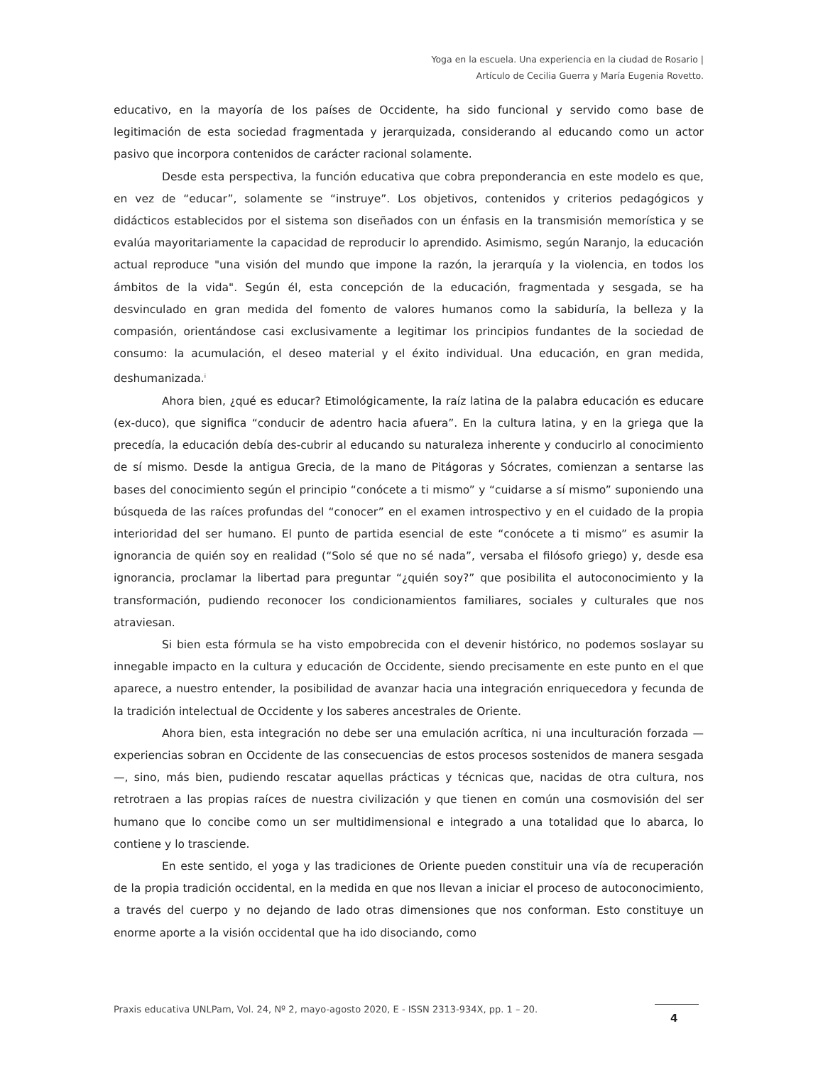Yoga en la escuela. Una experiencia en la ciudad de Rosario |
Artículo de Cecilia Guerra y María Eugenia Rovetto.
educativo, en la mayoría de los países de Occidente, ha sido funcional y servido como base de legitimación de esta sociedad fragmentada y jerarquizada, considerando al educando como un actor pasivo que incorpora contenidos de carácter racional solamente.
Desde esta perspectiva, la función educativa que cobra preponderancia en este modelo es que, en vez de “educar”, solamente se “instruye”. Los objetivos, contenidos y criterios pedagógicos y didácticos establecidos por el sistema son diseñados con un énfasis en la transmisión memorística y se evalúa mayoritariamente la capacidad de reproducir lo aprendido. Asimismo, según Naranjo, la educación actual reproduce "una visión del mundo que impone la razón, la jerarquía y la violencia, en todos los ámbitos de la vida". Según él, esta concepción de la educación, fragmentada y sesgada, se ha desvinculado en gran medida del fomento de valores humanos como la sabiduría, la belleza y la compasión, orientándose casi exclusivamente a legitimar los principios fundantes de la sociedad de consumo: la acumulación, el deseo material y el éxito individual. Una educación, en gran medida, deshumanizada.<sup>i</sup>
Ahora bien, ¿qué es educar? Etimológicamente, la raíz latina de la palabra educación es educare (ex-duco), que significa “conducir de adentro hacia afuera”. En la cultura latina, y en la griega que la precedía, la educación debía des-cubrir al educando su naturaleza inherente y conducirlo al conocimiento de sí mismo. Desde la antigua Grecia, de la mano de Pitágoras y Sócrates, comienzan a sentarse las bases del conocimiento según el principio “conócete a ti mismo” y “cuidarse a sí mismo” suponiendo una búsqueda de las raíces profundas del “conocer” en el examen introspectivo y en el cuidado de la propia interioridad del ser humano. El punto de partida esencial de este “conócete a ti mismo” es asumir la ignorancia de quién soy en realidad (“Solo sé que no sé nada”, versaba el filósofo griego) y, desde esa ignorancia, proclamar la libertad para preguntar “¿quién soy?” que posibilita el autoconocimiento y la transformación, pudiendo reconocer los condicionamientos familiares, sociales y culturales que nos atraviesan.
Si bien esta fórmula se ha visto empobrecida con el devenir histórico, no podemos soslayar su innegable impacto en la cultura y educación de Occidente, siendo precisamente en este punto en el que aparece, a nuestro entender, la posibilidad de avanzar hacia una integración enriquecedora y fecunda de la tradición intelectual de Occidente y los saberes ancestrales de Oriente.
Ahora bien, esta integración no debe ser una emulación acrítica, ni una inculturación forzada —experiencias sobran en Occidente de las consecuencias de estos procesos sostenidos de manera sesgada—, sino, más bien, pudiendo rescatar aquellas prácticas y técnicas que, nacidas de otra cultura, nos retrotraen a las propias raíces de nuestra civilización y que tienen en común una cosmovisión del ser humano que lo concibe como un ser multidimensional e integrado a una totalidad que lo abarca, lo contiene y lo trasciende.
En este sentido, el yoga y las tradiciones de Oriente pueden constituir una vía de recuperación de la propia tradición occidental, en la medida en que nos llevan a iniciar el proceso de autoconocimiento, a través del cuerpo y no dejando de lado otras dimensiones que nos conforman. Esto constituye un enorme aporte a la visión occidental que ha ido disociando, como
Praxis educativa UNLPam, Vol. 24, Nº 2, mayo-agosto 2020, E - ISSN 2313-934X, pp. 1 – 20.
4